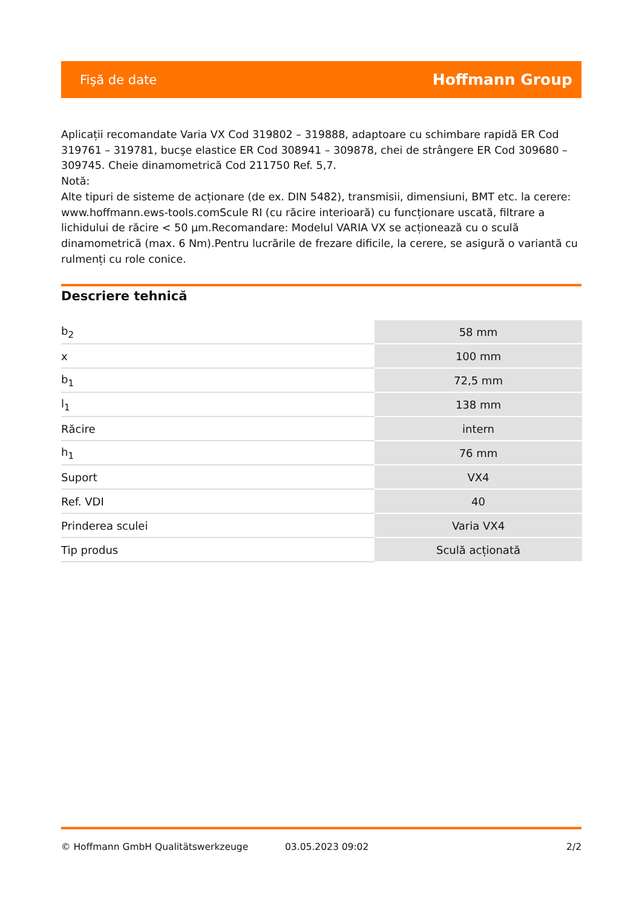Fişă de date Hoffmann Group
Aplicații recomandate Varia VX Cod 319802 – 319888, adaptoare cu schimbare rapidă ER Cod 319761 – 319781, bucşe elastice ER Cod 308941 – 309878, chei de strângere ER Cod 309680 – 309745. Cheie dinamometrică Cod 211750 Ref. 5,7.
Notă:
Alte tipuri de sisteme de acționare (de ex. DIN 5482), transmisii, dimensiuni, BMT etc. la cerere: www.hoffmann.ews-tools.comScule RI (cu răcire interioară) cu funcționare uscată, filtrare a lichidului de răcire < 50 µm.Recomandare: Modelul VARIA VX se acționează cu o sculă dinamometrică (max. 6 Nm).Pentru lucrările de frezare dificile, la cerere, se asigură o variantă cu rulmenți cu role conice.
Descriere tehnică
| b<sub>2</sub> | 58 mm |
| x | 100 mm |
| b<sub>1</sub> | 72,5 mm |
| l<sub>1</sub> | 138 mm |
| Răcire | intern |
| h<sub>1</sub> | 76 mm |
| Suport | VX4 |
| Ref. VDI | 40 |
| Prinderea sculei | Varia VX4 |
| Tip produs | Sculă acționată |
© Hoffmann GmbH Qualitätswerkzeuge 03.05.2023 09:02 2/2